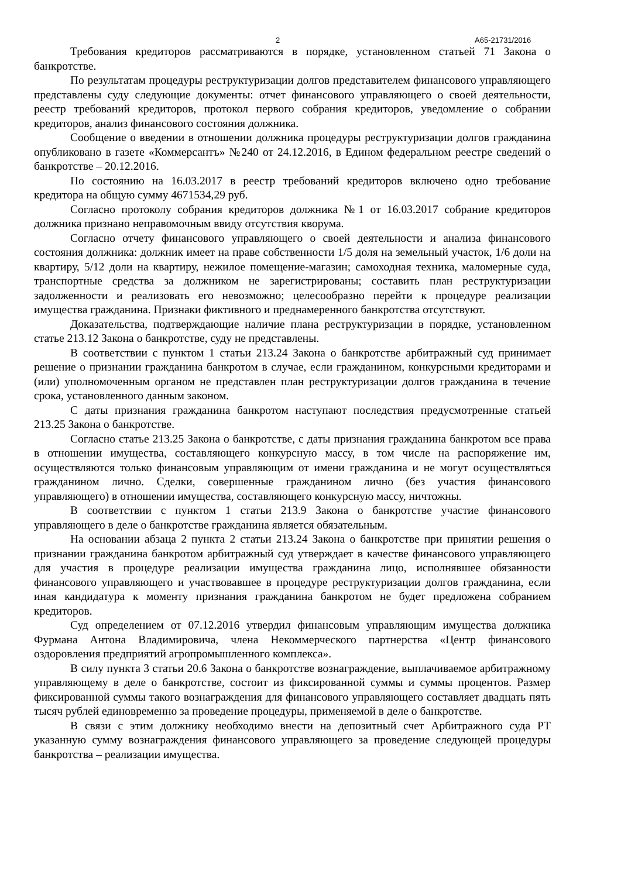2 А65-21731/2016
Требования кредиторов рассматриваются в порядке, установленном статьей 71 Закона о банкротстве.
По результатам процедуры реструктуризации долгов представителем финансового управляющего представлены суду следующие документы: отчет финансового управляющего о своей деятельности, реестр требований кредиторов, протокол первого собрания кредиторов, уведомление о собрании кредиторов, анализ финансового состояния должника.
Сообщение о введении в отношении должника процедуры реструктуризации долгов гражданина опубликовано в газете «Коммерсантъ» №240 от 24.12.2016, в Едином федеральном реестре сведений о банкротстве – 20.12.2016.
По состоянию на 16.03.2017 в реестр требований кредиторов включено одно требование кредитора на общую сумму 4671534,29 руб.
Согласно протоколу собрания кредиторов должника №1 от 16.03.2017 собрание кредиторов должника признано неправомочным ввиду отсутствия кворума.
Согласно отчету финансового управляющего о своей деятельности и анализа финансового состояния должника: должник имеет на праве собственности 1/5 доля на земельный участок, 1/6 доли на квартиру, 5/12 доли на квартиру, нежилое помещение-магазин; самоходная техника, маломерные суда, транспортные средства за должником не зарегистрированы; составить план реструктуризации задолженности и реализовать его невозможно; целесообразно перейти к процедуре реализации имущества гражданина. Признаки фиктивного и преднамеренного банкротства отсутствуют.
Доказательства, подтверждающие наличие плана реструктуризации в порядке, установленном статье 213.12 Закона о банкротстве, суду не представлены.
В соответствии с пунктом 1 статьи 213.24 Закона о банкротстве арбитражный суд принимает решение о признании гражданина банкротом в случае, если гражданином, конкурсными кредиторами и (или) уполномоченным органом не представлен план реструктуризации долгов гражданина в течение срока, установленного данным законом.
С даты признания гражданина банкротом наступают последствия предусмотренные статьей 213.25 Закона о банкротстве.
Согласно статье 213.25 Закона о банкротстве, с даты признания гражданина банкротом все права в отношении имущества, составляющего конкурсную массу, в том числе на распоряжение им, осуществляются только финансовым управляющим от имени гражданина и не могут осуществляться гражданином лично. Сделки, совершенные гражданином лично (без участия финансового управляющего) в отношении имущества, составляющего конкурсную массу, ничтожны.
В соответствии с пунктом 1 статьи 213.9 Закона о банкротстве участие финансового управляющего в деле о банкротстве гражданина является обязательным.
На основании абзаца 2 пункта 2 статьи 213.24 Закона о банкротстве при принятии решения о признании гражданина банкротом арбитражный суд утверждает в качестве финансового управляющего для участия в процедуре реализации имущества гражданина лицо, исполнявшее обязанности финансового управляющего и участвовавшее в процедуре реструктуризации долгов гражданина, если иная кандидатура к моменту признания гражданина банкротом не будет предложена собранием кредиторов.
Суд определением от 07.12.2016 утвердил финансовым управляющим имущества должника Фурмана Антона Владимировича, члена Некоммерческого партнерства «Центр финансового оздоровления предприятий агропромышленного комплекса».
В силу пункта 3 статьи 20.6 Закона о банкротстве вознаграждение, выплачиваемое арбитражному управляющему в деле о банкротстве, состоит из фиксированной суммы и суммы процентов. Размер фиксированной суммы такого вознаграждения для финансового управляющего составляет двадцать пять тысяч рублей единовременно за проведение процедуры, применяемой в деле о банкротстве.
В связи с этим должнику необходимо внести на депозитный счет Арбитражного суда РТ указанную сумму вознаграждения финансового управляющего за проведение следующей процедуры банкротства – реализации имущества.